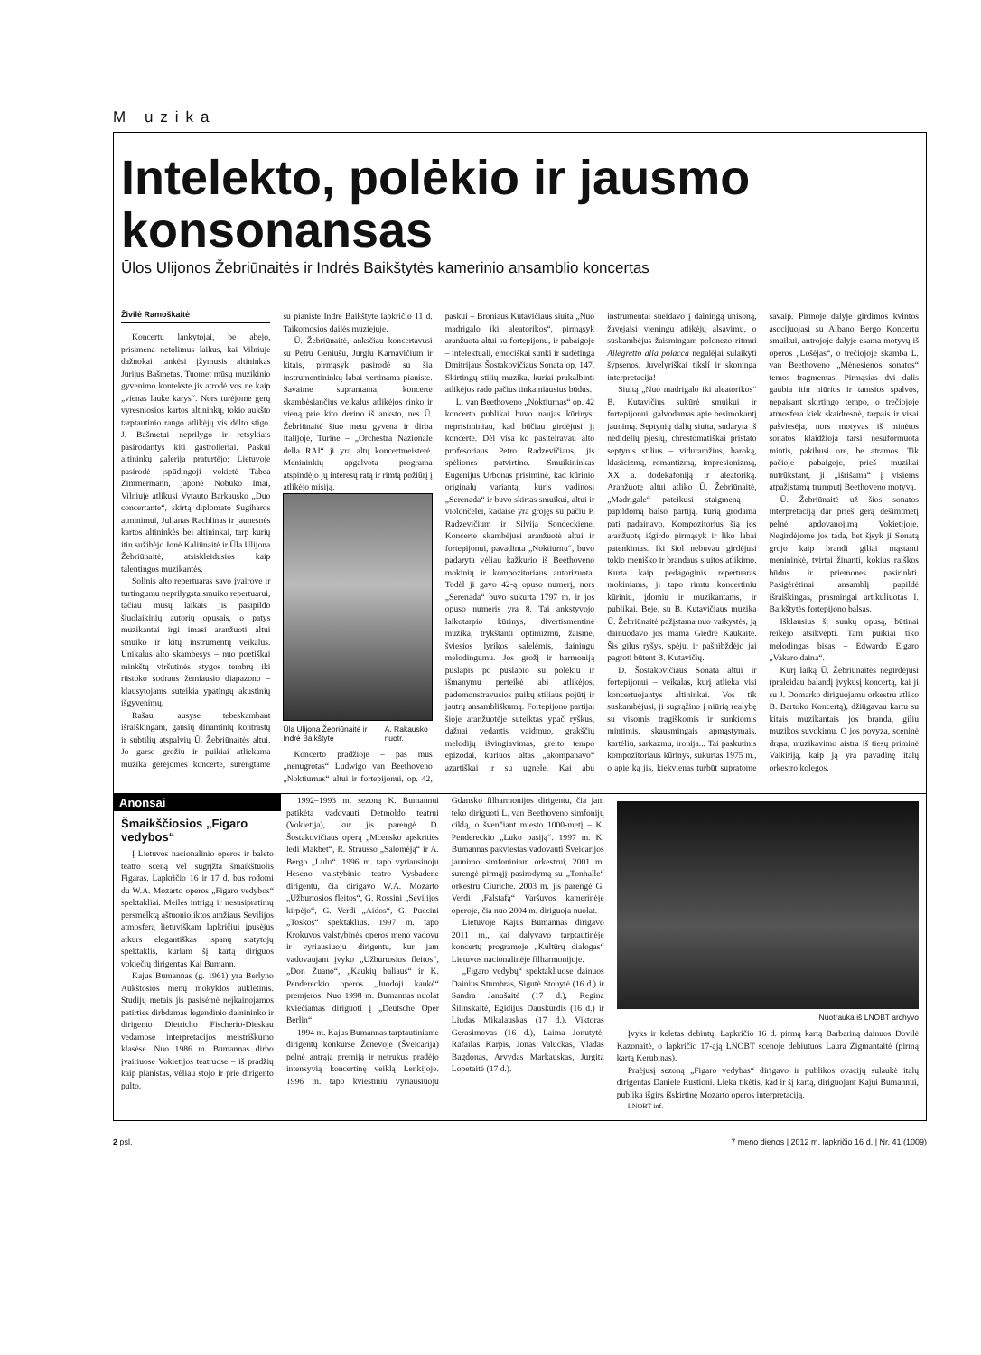M uzika
Intelekto, polėkio ir jausmo konsonansas
Ūlos Ulijonos Žebriūnaitės ir Indrės Baikštytės kamerinio ansamblio koncertas
Živilė Ramoškaitė
Koncertų lankytojai, be abejo, prisimena netolimus laikus, kai Vilniuje dažnokai lankėsi įžymusis altininkas Jurijus Bašmetas. Tuomet mūsų muzikinio gyvenimo kontekste jis atrodė vos ne kaip „vienas lauke karys“. Nors turėjome gerų vyresniosios kartos altininkų, tokio aukšto tarptautinio rango atlikėjų vis dėlto stigo. J. Bašmetui neprilygo ir retsykiais pasirodantys kiti gastrolieriai. Paskui altininkų galerija praturtėjo: Lietuvoje pasirodė įspūdingoji vokietė Tabea Zimmermann, japonė Nobuko Imai, Vilniuje atlikusi Vytauto Barkausko „Duo concertante“, skirtą diplomato Sugiharos atminimui, Julianas Rachlinas ir jaunesnės kartos altininkės bei altininkai, tarp kurių itin sužibėjo Jonė Kaliūnaitė ir Ūla Ulijona Žebriūnaitė, atsiskleidusios kaip talentingos muzikantės.
Solinis alto repertuaras savo įvairove ir turtingumu neprilygsta smuiko repertuarui, tačiau mūsų laikais jis pasipildo šiuolaikinių autorių opusais, o patys muzikantai irgi imasi aranžuoti altui smuiko ir kitų instrumentų veikalus. Unikalus alto skambesys – nuo poetiškai minkštų viršutinės stygos tembrų iki rūstoko sodraus žemiausio diapazono – klausytojams suteikia ypatingų akustinių išgyvenimų.
Rašau, ausyse tebeskambant išraiškingam, gausių dinaminių kontrastų ir subtilių atspalvių Ū. Žebriūnaitės altui. Jo garso grožiu ir puikiai atliekama muzika gėrėjomės koncerte, surengtame su pianiste Indre Baikštyte lapkričio 11 d. Taikomosios dailės muziejuje.
Ū. Žebriūnaitė, anksčiau koncertavusi su Petru Geniušu, Jurgiu Karnavičium ir kitais, pirmąsyk pasirodė su šia instrumentininkų labai vertinama pianiste. Savaime suprantama, koncerte skambėsiančius veikalus atlikėjos rinko ir vieną prie kito derino iš anksto, nes Ū. Žebriūnaitė šiuo metu gyvena ir dirba Italijoje, Turine – „Orchestra Nazionale della RAI“ ji yra altų koncertmeisterė. Menininkių apgalvota programa atspindėjo jų interesų ratą ir rimtą požiūrį į atlikėjo misiją.
Ūla Ulijona Žebriūnaitė ir Indrė Baikštytė A. Rakausko nuotr.
Koncerto pradžioje – pas mus „nenugrotas“ Ludwigo van Beethoveno „Noktiurnas“ altui ir fortepijonui, op. 42, paskui – Broniaus Kutavičiaus siuita „Nuo madrigalo iki aleatorikos“, pirmąsyk aranžuota altui su fortepijonu, ir pabaigoje – intelektuali, emociškai sunki ir sudėtinga Dmitrijaus Šostakovičiaus Sonata op. 147. Skirtingų stilių muzika, kuriai prakalbinti atlikėjos rado pačius tinkamiausius būdus.
L. van Beethoveno „Noktiurnas“ op. 42 koncerto publikai buvo naujas kūrinys: neprisiminiau, kad būčiau girdėjusi jį koncerte. Dėl visa ko pasiteiravau alto profesoriaus Petro Radzevičiaus, jis spėliones patvirtino. Smuikininkas Eugenijus Urbonas prisiminė, kad kūrinio originalų variantą, kuris vadinosi „Serenada“ ir buvo skirtas smuikui, altui ir violončelei, kadaise yra grojęs su pačiu P. Radzevičium ir Silvija Sondeckiene. Koncerte skambėjusi aranžuotė altui ir fortepijonui, pavadinta „Noktiurnu“, buvo padaryta vėliau kažkurio iš Beethoveno mokinių ir kompozitoriaus autorizuota. Todėl ji gavo 42-ą opuso numerį, nors „Serenada“ buvo sukurta 1797 m. ir jos opuso numeris yra 8. Tai ankstyvojo laikotarpio kūrinys, divertismentinė muzika, trykštanti optimizmu, žaisme, šviesios lyrikos salelėmis, dainingu melodingumu. Jos grožį ir harmoniją puslapis po puslapio su polėkiu ir išmanymu perteikė abi atlikėjos, pademonstravusios puikų stiliaus pojūtį ir jautrų ansambliškumą. Fortepijono partijai šioje aranžuotėje suteiktas ypač ryškus, dažnai vedantis vaidmuo, grakščių melodijų išvingiavimas, greito tempo epizodai, kuriuos altas „akompanavo“ azartiškai ir su ugnele. Kai abu instrumentai sueidavo į dainingą unisoną, žavėjaisi vieningu atlikėjų alsavimu, o suskambėjus žaismingam polonezo ritmui Allegretto alla polacca negalėjai sulaikyti šypsenos. Juvelyriškai tikslí ir skoninga interpretacija!
Siuitą „Nuo madrigalo iki aleatorikos“ B. Kutavičius sukūrė smuikui ir fortepijonui, galvodamas apie besimokantį jaunimą. Septynių dalių siuita, sudaryta iš nedidelių pjesių, chrestomatiškai pristato septynis stilius – viduramžius, baroką, klasicizmą, romantizmą, impresionizmą, XX a. dodekafoniją ir aleatoriką. Aranžuotę altui atliko Ū. Žebriūnaitė, „Madrigale“ pateikusi staigmeną – papildomą balso partiją, kurią grodama pati padainavo. Kompozitorius šią jos aranžuotę išgirdo pirmąsyk ir liko labai patenkintas. Iki šiol nebuvau girdėjusi tokio meniško ir brandaus siuitos atlikimo. Kurta kaip pedagoginis repertuaras mokiniams, ji tapo rimtu koncertiniu kūriniu, įdomiu ir muzikantams, ir publikai. Beje, su B. Kutavičiaus muzika Ū. Žebriūnaitė pažįstama nuo vaikystės, ją dainuodavo jos mama Giedrė Kaukaitė. Šis gilus ryšys, spėju, ir pašnibždėjo jai pagroti būtent B. Kutavičių.
D. Šostakovičiaus Sonata altui ir fortepijonui – veikalas, kurį atlieka visi koncertuojantys altininkai. Vos tik suskambėjusi, ji sugrąžino į niūrią realybę su visomis tragiškomis ir sunkiomis mintimis, skausmingais apmąstymais, kartėliu, sarkazmu, ironija... Tai paskutinis kompozitoriaus kūrinys, sukurtas 1975 m., o apie ką jis, kiekvienas turbūt supratome savaip. Pirmoje dalyje girdimos kvintos asocijuojasi su Albano Bergo Koncertu smuikui, antrojoje dalyje esama motyvų iš operos „Lošėjas“, o trečiojoje skamba L. van Beethoveno „Mėnesienos sonatos“ temos fragmentas. Pirmąsias dvi dalis gaubia itin niūrios ir tamsios spalvos, nepaisant skirtingo tempo, o trečiojoje atmosfera kiek skaidresnė, tarpais ir visai pašviesėja, nors motyvas iš minėtos sonatos klaidžioja tarsi nesuformuota mintis, pakibusi ore, be atramos. Tik pačioje pabaigoje, prieš muzikai nutrūkstant, ji „išrišama“ į visiems atpažįstamą trumputį Beethoveno motyvą.
Ū. Žebriūnaitė už šios sonatos interpretaciją dar prieš gerą dešimtmetį pelnė apdovanojimą Vokietijoje. Negirdėjome jos tada, bet šįsyk ji Sonatą grojo kaip brandi giliai mąstanti menininkė, tvirtai žinanti, kokius raiškos būdus ir priemones pasirinkti. Pasigėrėtinai ansamblį papildė išraiškingas, prasmingai artikuliuotas I. Baikštytės fortepijono balsas.
Išklausius šį sunkų opusą, būtinai reikėjo atsikvėpti. Tam puikiai tiko melodingas bisas – Edwardo Elgaro „Vakaro daina“.
Kurį laiką Ū. Žebriūnaitės negirdėjusi (praleidau balandį įvykusį koncertą, kai ji su J. Domarko diriguojamu orkestru atliko B. Bartoko Koncertą), džiūgavau kartu su kitais muzikantais jos branda, giliu muzikos suvokimu. O jos povyza, sceninė drąsa, muzikavimo aistra iš tiesų priminė Valkiriją, kaip ją yra pavadinę italų orkestro kolegos.
Anonsai
Šmaikščiosios „Figaro vedybos“
Į Lietuvos nacionalinio operos ir baleto teatro sceną vėl sugrįžta šmaikštuolis Figaras. Lapkričio 16 ir 17 d. bus rodomi du W.A. Mozarto operos „Figaro vedybos“ spektakliai. Meilės intrigų ir nesusipratimų persmelktą aštuonioliktos amžiaus Sevilijos atmosferą lietuviškam lapkričiui įpusėjus atkurs elegantiškas ispanų statytojų spektaklis, kuriam šį kartą diriguos vokiečių dirigentas Kai Bumann.
Kajus Bumannas (g. 1961) yra Berlyno Aukštosios menų mokyklos auklėtinis. Studijų metais jis pasisėmė neįkainojamos patirties dirbdamas legendinio dainininko ir dirigento Dietricho Fischerio-Dieskau vedamose interpretacijos meistriškumo klasėse. Nuo 1986 m. Bumannas dirbo įvairiuose Vokietijos teatruose – iš pradžių kaip pianistas, vėliau stojo ir prie dirigento pulto.
1992–1993 m. sezoną K. Bumannui patikėta vadovauti Detmoldo teatrui (Vokietija), kur jis parengė D. Šostakovičiaus operą „Mcensko apskrities ledi Makbet“, R. Strausso „Salomėją“ ir A. Bergo „Lulu“. 1996 m. tapo vyriausiuoju Heseno valstybinio teatro Vysbadene dirigentu, čia dirigavo W.A. Mozarto „Užburtosios fleitos“, G. Rossini „Sevilijos kirpėjo“, G. Verdi „Aidos“, G. Puccini „Toskos“ spektaklius. 1997 m. tapo Krokuvos valstybinės operos meno vadovu ir vyriausiuoju dirigentu, kur jam vadovaujant įvyko „Užburtosios fleitos“, „Don Žuano“, „Kaukių baliaus“ ir K. Pendereckio operos „Juodoji kaukė“ premjeros. Nuo 1998 m. Bumannas nuolat kviečiamas diriguoti į „Deutsche Oper Berlin“.
1994 m. Kajus Bumannas tarptautiniame dirigentų konkurse Ženevoje (Šveicarija) pelnė antrąją premiją ir netrukus pradėjo intensyvią koncertinę veiklą Lenkijoje. 1996 m. tapo kviestiniu vyriausiuoju Gdansko filharmonijos dirigentu, čia jam teko diriguoti L. van Beethoveno simfonijų ciklą, o švenčiant miesto 1000-metį – K. Pendereckio „Luko pasiją“. 1997 m. K. Bumannas pakviestas vadovauti Šveicarijos jaunimo simfoniniam orkestrui, 2001 m. surengė pirmąjį pasirodymą su „Tonhalle“ orkestru Ciuriche. 2003 m. jis parengė G. Verdi „Falstafą“ Varšuvos kamerinėje operoje, čia nuo 2004 m. diriguoja nuolat.
Lietuvoje Kajus Bumannas dirigavo 2011 m., kai dalyvavo tarptautinėje koncertų programoje „Kultūrų dialogas“ Lietuvos nacionalinėje filharmonijoje.
„Figaro vedybų“ spektakliuose dainuos Dainius Stumbras, Sigutė Stonytė (16 d.) ir Sandra Janušaitė (17 d.), Regina Šilinskaitė, Egidijus Dauskurdis (16 d.) ir Liudas Mikalauskas (17 d.), Viktoras Gerasimovas (16 d.), Laima Jonutytė, Rafailas Karpis, Jonas Valuckas, Vladas Bagdonas, Arvydas Markauskas, Jurgita Lopetaitė (17 d.).
Nuotrauka iš LNOBT archyvo
Įvyks ir keletas debiutų. Lapkričio 16 d. pirmą kartą Barbariną dainuos Dovilė Kazonaitė, o lapkričio 17-ąją LNOBT scenoje debiutuos Laura Zigmantaitė (pirmą kartą Kerubinas).
Praėjusį sezoną „Figaro vedybas“ dirigavo ir publikos ovacijų sulaukė italų dirigentas Daniele Rustioni. Lieka tikėtis, kad ir šį kartą, diriguojant Kajui Bumannui, publika išgirs išskirtinę Mozarto operos interpretaciją.
LNOBT inf.
2 psl. 7 meno dienos | 2012 m. lapkričio 16 d. | Nr. 41 (1009)